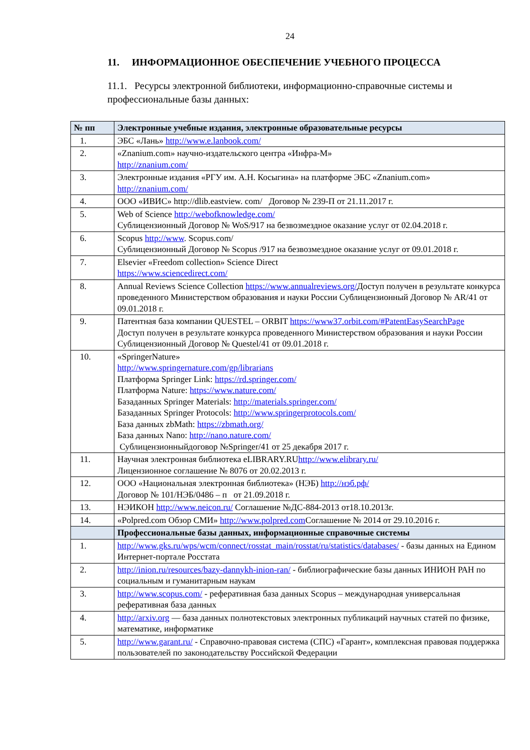24
11. ИНФОРМАЦИОННОЕ ОБЕСПЕЧЕНИЕ УЧЕБНОГО ПРОЦЕССА
11.1. Ресурсы электронной библиотеки, информационно-справочные системы и профессиональные базы данных:
| № пп | Электронные учебные издания, электронные образовательные ресурсы |
| --- | --- |
| 1. | ЭБС «Лань» http://www.e.lanbook.com/ |
| 2. | «Znanium.com» научно-издательского центра «Инфра-М» http://znanium.com/ |
| 3. | Электронные издания «РГУ им. А.Н. Косыгина» на платформе ЭБС «Znanium.com» http://znanium.com/ |
| 4. | ООО «ИВИС» http://dlib.eastview. com/ Договор № 239-П от 21.11.2017 г. |
| 5. | Web of Science http://webofknowledge.com/ Сублицензионный Договор № WoS/917 на безвозмездное оказание услуг от 02.04.2018 г. |
| 6. | Scopus http://www . Scopus.com/ Сублицензионный Договор № Scopus /917 на безвозмездное оказание услуг от 09.01.2018 г. |
| 7. | Elsevier «Freedom collection» Science Direct https://www.sciencedirect.com/ |
| 8. | Annual Reviews Science Collection https://www.annualreviews.org/ Доступ получен в результате конкурса проведенного Министерством образования и науки России Сублицензионный Договор № AR/41 от 09.01.2018 г. |
| 9. | Патентная база компании QUESTEL – ORBIT https://www37.orbit.com/#PatentEasySearchPage Доступ получен в результате конкурса проведенного Министерством образования и науки России Сублицензионный Договор № Questel/41 от 09.01.2018 г. |
| 10. | «SpringerNature» http://www.springernature.com/gp/librarians Платформа Springer Link: https://rd.springer.com/ Платформа Nature: https://www.nature.com/ Базаданных Springer Materials: http://materials.springer.com/ Базаданных Springer Protocols: http://www.springerprotocols.com/ База данных zbMath: https://zbmath.org/ База данных Nano: http://nano.nature.com/ Сублицензионныйдоговор №Springer/41 от 25 декабря 2017 г. |
| 11. | Научная электронная библиотека eLIBRARY.RU http://www.elibrary.ru/ Лицензионное соглашение № 8076 от 20.02.2013 г. |
| 12. | ООО «Национальная электронная библиотека» (НЭБ) http://нэб.рф/ Договор № 101/НЭБ/0486 – п от 21.09.2018 г. |
| 13. | НЭИКОН http://www.neicon.ru/ Соглашение №ДС-884-2013 от18.10.2013г. |
| 14. | «Polpred.com Обзор СМИ» http://www.polpred.com Соглашение № 2014 от 29.10.2016 г. |
| | Профессиональные базы данных, информационные справочные системы |
| 1. | http://www.gks.ru/wps/wcm/connect/rosstat_main/rosstat/ru/statistics/databases/ - базы данных на Едином Интернет-портале Росстата |
| 2. | http://inion.ru/resources/bazy-dannykh-inion-ran/ - библиографические базы данных ИНИОН РАН по социальным и гуманитарным наукам |
| 3. | http://www.scopus.com/ - реферативная база данных Scopus – международная универсальная реферативная база данных |
| 4. | http://arxiv.org — база данных полнотекстовых электронных публикаций научных статей по физике, математике, информатике |
| 5. | http://www.garant.ru/ - Справочно-правовая система (СПС) «Гарант», комплексная правовая поддержка пользователей по законодательству Российской Федерации |